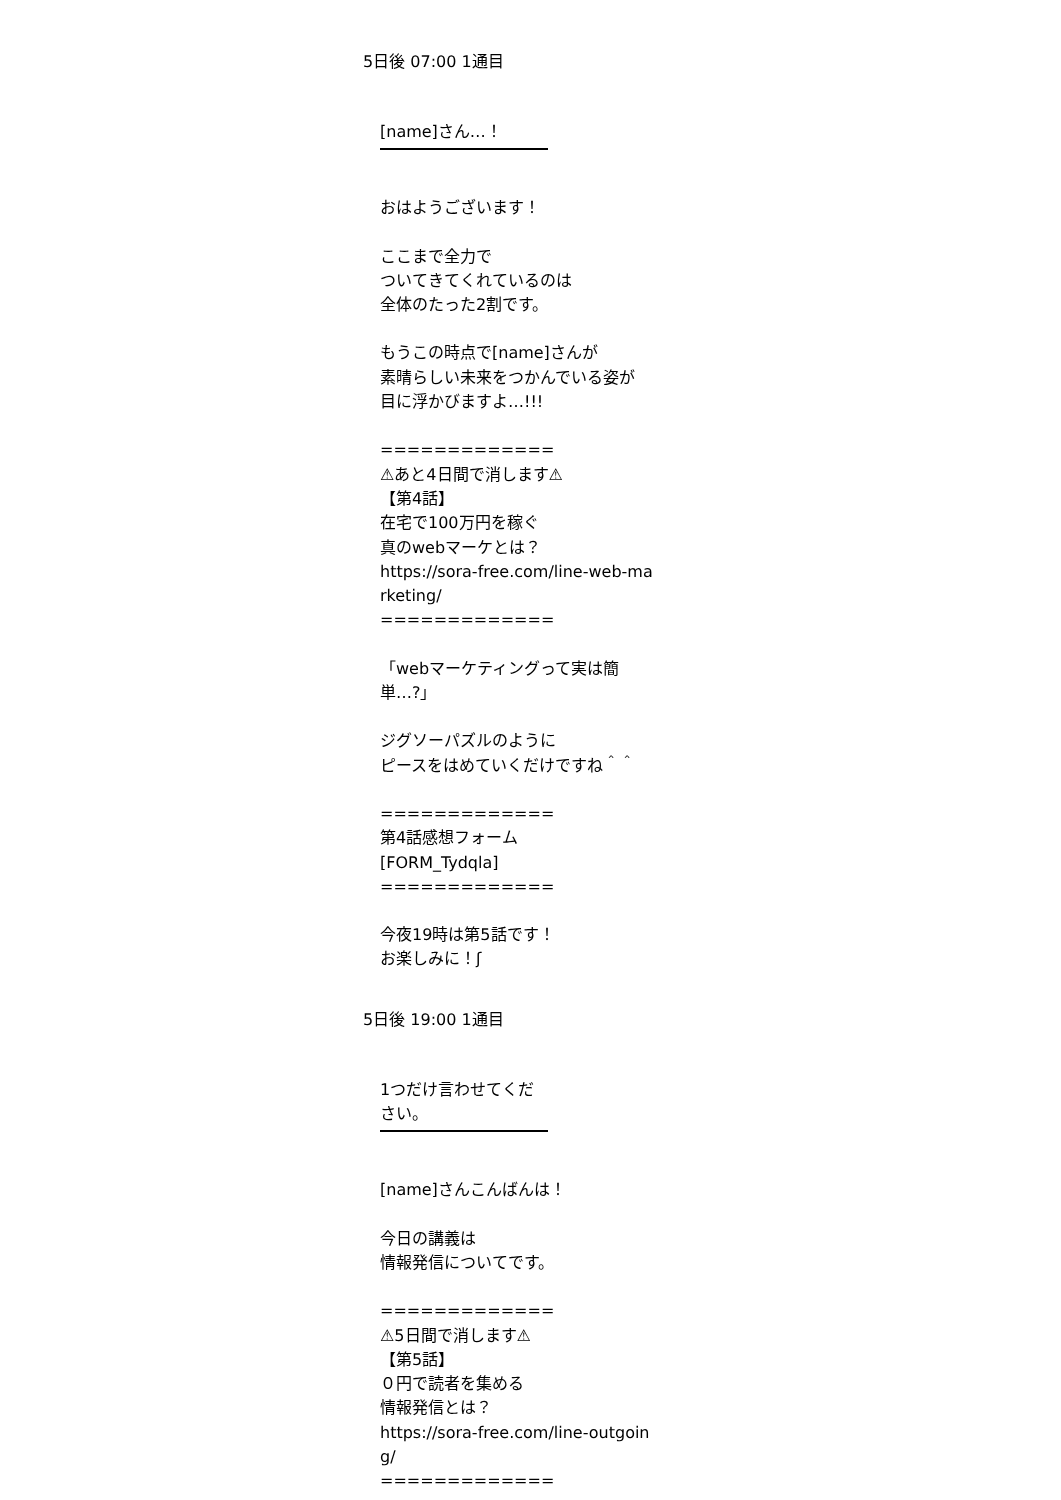5日後 07:00 1通目
[name]さん…！
おはようございます！
ここまで全力で
ついてきてくれているのは
全体のたった2割です。
もうこの時点で[name]さんが
素晴らしい未来をつかんでいる姿が
目に浮かびますよ…!!!
=============
⚠あと4日間で消します⚠
【第4話】
在宅で100万円を稼ぐ
真のwebマーケとは？
https://sora-free.com/line-web-ma
rketing/
=============
「webマーケティングって実は簡
単…?」
ジグソーパズルのように
ピースをはめていくだけですね＾＾
=============
第4話感想フォーム
[FORM_Tydqla]
=============
今夜19時は第5話です！
お楽しみに！ʃ
5日後 19:00 1通目
1つだけ言わせてください。
[name]さんこんばんは！
今日の講義は
情報発信についてです。
=============
⚠5日間で消します⚠
【第5話】
０円で読者を集める
情報発信とは？
https://sora-free.com/line-outgoin
g/
=============